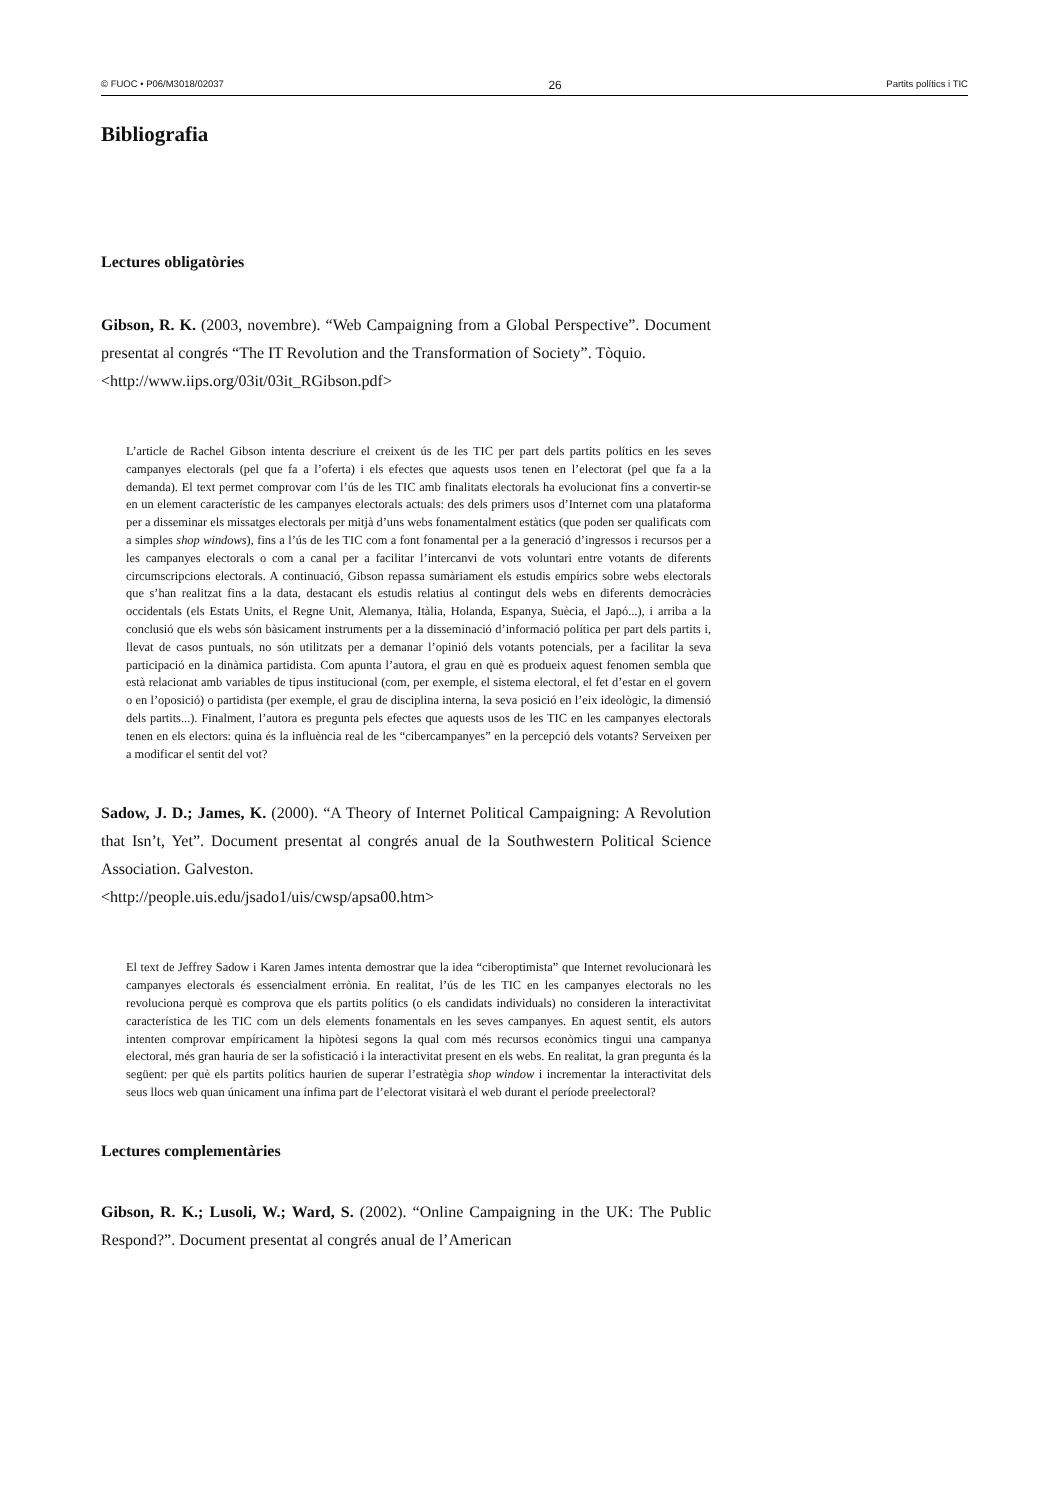© FUOC • P06/M3018/02037 26 Partits polítics i TIC
Bibliografia
Lectures obligatòries
Gibson, R. K. (2003, novembre). “Web Campaigning from a Global Perspective”. Document presentat al congrés “The IT Revolution and the Transformation of Society”. Tòquio.
<http://www.iips.org/03it/03it_RGibson.pdf>
L’article de Rachel Gibson intenta descriure el creixent ús de les TIC per part dels partits polítics en les seves campanyes electorals (pel que fa a l’oferta) i els efectes que aquests usos tenen en l’electorat (pel que fa a la demanda). El text permet comprovar com l’ús de les TIC amb finalitats electorals ha evolucionat fins a convertir-se en un element característic de les campanyes electorals actuals: des dels primers usos d’Internet com una plataforma per a disseminar els missatges electorals per mitjà d’uns webs fonamentalment estàtics (que poden ser qualificats com a simples shop windows), fins a l’ús de les TIC com a font fonamental per a la generació d’ingressos i recursos per a les campanyes electorals o com a canal per a facilitar l’intercanvi de vots voluntari entre votants de diferents circumscripcions electorals. A continuació, Gibson repassa sumàriament els estudis empírics sobre webs electorals que s’han realitzat fins a la data, destacant els estudis relatius al contingut dels webs en diferents democràcies occidentals (els Estats Units, el Regne Unit, Alemanya, Itàlia, Holanda, Espanya, Suècia, el Japó...), i arriba a la conclusió que els webs són bàsicament instruments per a la disseminació d’informació política per part dels partits i, llevat de casos puntuals, no són utilitzats per a demanar l’opinió dels votants potencials, per a facilitar la seva participació en la dinàmica partidista. Com apunta l’autora, el grau en què es produeix aquest fenomen sembla que està relacionat amb variables de tipus institucional (com, per exemple, el sistema electoral, el fet d’estar en el govern o en l’oposició) o partidista (per exemple, el grau de disciplina interna, la seva posició en l’eix ideològic, la dimensió dels partits...). Finalment, l’autora es pregunta pels efectes que aquests usos de les TIC en les campanyes electorals tenen en els electors: quina és la influència real de les “cibercampanyes” en la percepció dels votants? Serveixen per a modificar el sentit del vot?
Sadow, J. D.; James, K. (2000). “A Theory of Internet Political Campaigning: A Revolution that Isn’t, Yet”. Document presentat al congrés anual de la Southwestern Political Science Association. Galveston.
<http://people.uis.edu/jsado1/uis/cwsp/apsa00.htm>
El text de Jeffrey Sadow i Karen James intenta demostrar que la idea “ciberoptimista” que Internet revolucionarà les campanyes electorals és essencialment errònia. En realitat, l’ús de les TIC en les campanyes electorals no les revoluciona perquè es comprova que els partits polítics (o els candidats individuals) no consideren la interactivitat característica de les TIC com un dels elements fonamentals en les seves campanyes. En aquest sentit, els autors intenten comprovar empíricament la hipòtesi segons la qual com més recursos econòmics tingui una campanya electoral, més gran hauria de ser la sofisticació i la interactivitat present en els webs. En realitat, la gran pregunta és la següent: per què els partits polítics haurien de superar l’estratègia shop window i incrementar la interactivitat dels seus llocs web quan únicament una ínfima part de l’electorat visitarà el web durant el període preelectoral?
Lectures complementàries
Gibson, R. K.; Lusoli, W.; Ward, S. (2002). “Online Campaigning in the UK: The Public Respond?”. Document presentat al congrés anual de l’American